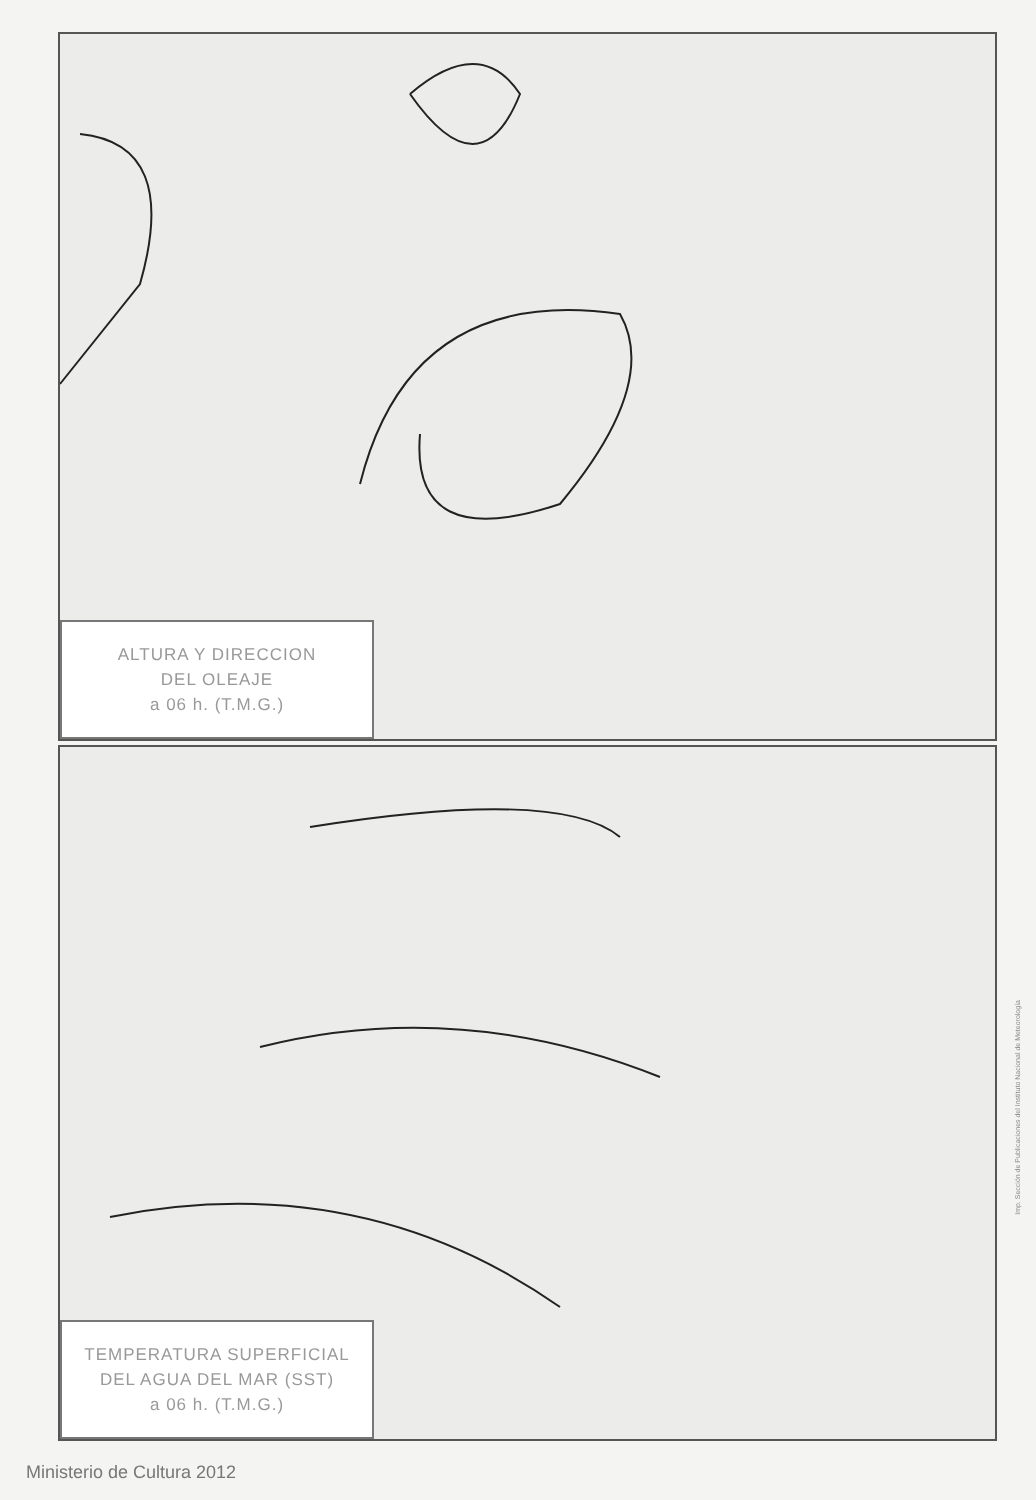ALTURA Y DIRECCION
DEL OLEAJE
a 06 h. (T.M.G.)
TEMPERATURA SUPERFICIAL
DEL AGUA DEL MAR (SST)
a 06 h. (T.M.G.)
Imp. Sección de Publicaciones del Instituto Nacional de Meteorología
Ministerio de Cultura 2012